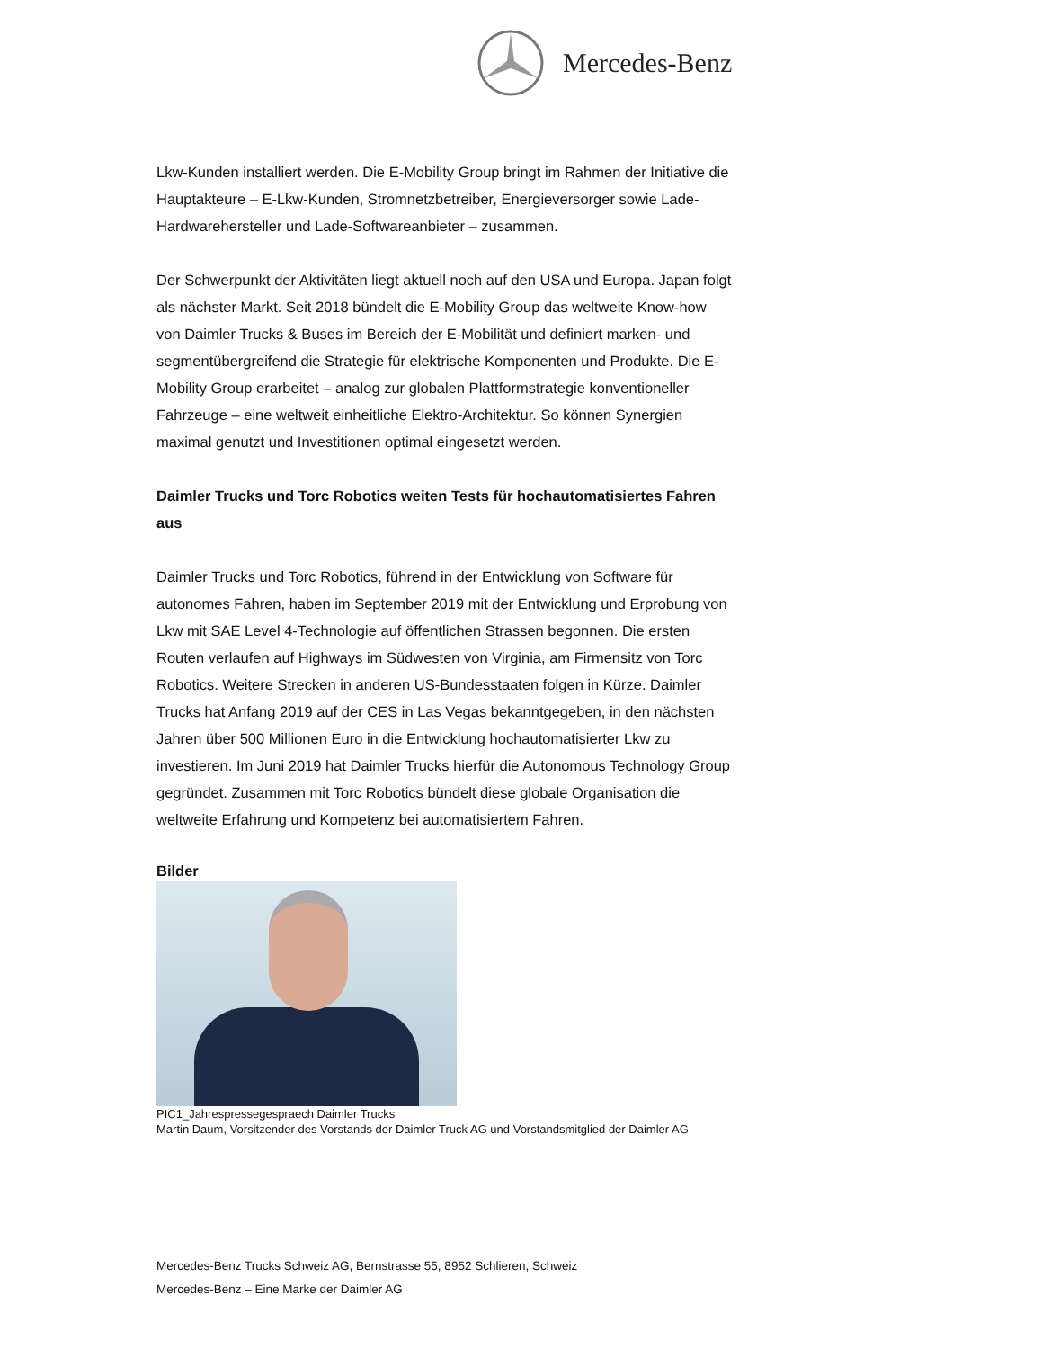Mercedes-Benz
Lkw-Kunden installiert werden. Die E-Mobility Group bringt im Rahmen der Initiative die Hauptakteure – E-Lkw-Kunden, Stromnetzbetreiber, Energieversorger sowie Lade-Hardwarehersteller und Lade-Softwareanbieter – zusammen.
Der Schwerpunkt der Aktivitäten liegt aktuell noch auf den USA und Europa. Japan folgt als nächster Markt. Seit 2018 bündelt die E-Mobility Group das weltweite Know-how von Daimler Trucks & Buses im Bereich der E-Mobilität und definiert marken- und segmentübergreifend die Strategie für elektrische Komponenten und Produkte. Die E-Mobility Group erarbeitet – analog zur globalen Plattformstrategie konventioneller Fahrzeuge – eine weltweit einheitliche Elektro-Architektur. So können Synergien maximal genutzt und Investitionen optimal eingesetzt werden.
Daimler Trucks und Torc Robotics weiten Tests für hochautomatisiertes Fahren aus
Daimler Trucks und Torc Robotics, führend in der Entwicklung von Software für autonomes Fahren, haben im September 2019 mit der Entwicklung und Erprobung von Lkw mit SAE Level 4-Technologie auf öffentlichen Strassen begonnen. Die ersten Routen verlaufen auf Highways im Südwesten von Virginia, am Firmensitz von Torc Robotics. Weitere Strecken in anderen US-Bundesstaaten folgen in Kürze. Daimler Trucks hat Anfang 2019 auf der CES in Las Vegas bekanntgegeben, in den nächsten Jahren über 500 Millionen Euro in die Entwicklung hochautomatisierter Lkw zu investieren. Im Juni 2019 hat Daimler Trucks hierfür die Autonomous Technology Group gegründet. Zusammen mit Torc Robotics bündelt diese globale Organisation die weltweite Erfahrung und Kompetenz bei automatisiertem Fahren.
Bilder
PIC1_Jahrespressegespraech Daimler Trucks
Martin Daum, Vorsitzender des Vorstands der Daimler Truck AG und Vorstandsmitglied der Daimler AG
Mercedes-Benz Trucks Schweiz AG, Bernstrasse 55, 8952 Schlieren, Schweiz
Mercedes-Benz – Eine Marke der Daimler AG